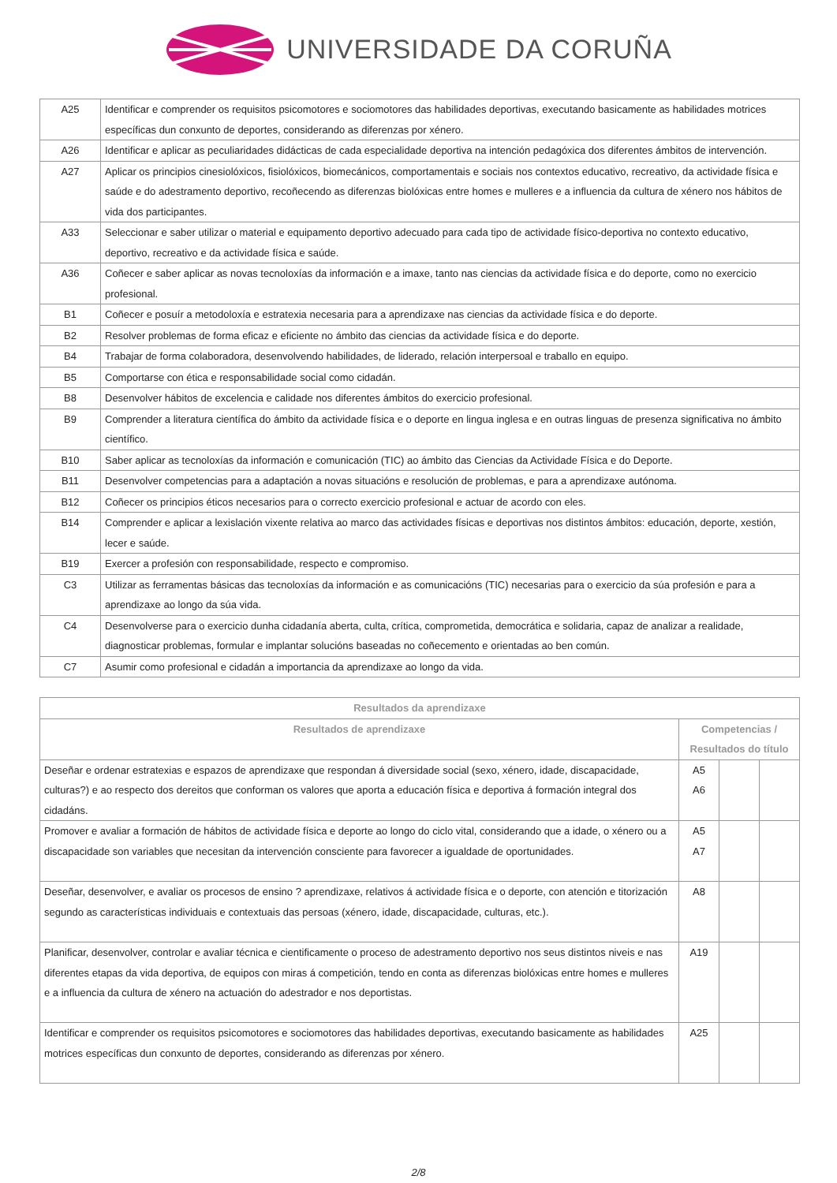UNIVERSIDADE DA CORUÑA
| A25 | Identificar e comprender os requisitos psicomotores e sociomotores das habilidades deportivas, executando basicamente as habilidades motrices específicas dun conxunto de deportes, considerando as diferenzas por xénero. |
| A26 | Identificar e aplicar as peculiaridades didácticas de cada especialidade deportiva na intención pedagóxica dos diferentes ámbitos de intervención. |
| A27 | Aplicar os principios cinesiolóxicos, fisiolóxicos, biomecánicos, comportamentais e sociais nos contextos educativo, recreativo, da actividade física e saúde e do adestramento deportivo, recoñecendo as diferenzas biolóxicas entre homes e mulleres e a influencia da cultura de xénero nos hábitos de vida dos participantes. |
| A33 | Seleccionar e saber utilizar o material e equipamento deportivo adecuado para cada tipo de actividade físico-deportiva no contexto educativo, deportivo, recreativo e da actividade física e saúde. |
| A36 | Coñecer e saber aplicar as novas tecnoloxías da información e a imaxe, tanto nas ciencias da actividade física e do deporte, como no exercicio profesional. |
| B1 | Coñecer e posuír a metodoloxía e estratexia necesaria para a aprendizaxe nas ciencias da actividade física e do deporte. |
| B2 | Resolver problemas de forma eficaz e eficiente no ámbito das ciencias da actividade física e do deporte. |
| B4 | Trabajar de forma colaboradora, desenvolvendo habilidades, de liderado, relación interpersoal e traballo en equipo. |
| B5 | Comportarse con ética e responsabilidade social como cidadán. |
| B8 | Desenvolver hábitos de excelencia e calidade nos diferentes ámbitos do exercicio profesional. |
| B9 | Comprender a literatura científica do ámbito da actividade física e o deporte en lingua inglesa e en outras linguas de presenza significativa no ámbito científico. |
| B10 | Saber aplicar as tecnoloxías da información e comunicación (TIC) ao ámbito das Ciencias da Actividade Física e do Deporte. |
| B11 | Desenvolver competencias para a adaptación a novas situacións e resolución de problemas, e para a aprendizaxe autónoma. |
| B12 | Coñecer os principios éticos necesarios para o correcto exercicio profesional e actuar de acordo con eles. |
| B14 | Comprender e aplicar a lexislación vixente relativa ao marco das actividades físicas e deportivas nos distintos ámbitos: educación, deporte, xestión, lecer e saúde. |
| B19 | Exercer a profesión con responsabilidade, respecto e compromiso. |
| C3 | Utilizar as ferramentas básicas das tecnoloxías da información e as comunicacións (TIC) necesarias para o exercicio da súa profesión e para a aprendizaxe ao longo da súa vida. |
| C4 | Desenvolverse para o exercicio dunha cidadanía aberta, culta, crítica, comprometida, democrática e solidaria, capaz de analizar a realidade, diagnosticar problemas, formular e implantar solucións baseadas no coñecemento e orientadas ao ben común. |
| C7 | Asumir como profesional e cidadán a importancia da aprendizaxe ao longo da vida. |
| Resultados da aprendizaxe | | | |
| --- | --- | --- | --- |
| Resultados de aprendizaxe | Competencias / Resultados do título | | |
| Deseñar e ordenar estratexias e espazos de aprendizaxe que respondan á diversidade social (sexo, xénero, idade, discapacidade, culturas?) e ao respecto dos dereitos que conforman os valores que aporta a educación física e deportiva á formación integral dos cidadáns. | A5 A6 | | |
| Promover e avaliar a formación de hábitos de actividade física e deporte ao longo do ciclo vital, considerando que a idade, o xénero ou a discapacidade son variables que necesitan da intervención consciente para favorecer a igualdade de oportunidades. | A5 A7 | | |
| Deseñar, desenvolver, e avaliar os procesos de ensino ? aprendizaxe, relativos á actividade física e o deporte, con atención e titorización segundo as características individuais e contextuais das persoas (xénero, idade, discapacidade, culturas, etc.). | A8 | | |
| Planificar, desenvolver, controlar e avaliar técnica e cientificamente o proceso de adestramento deportivo nos seus distintos niveis e nas diferentes etapas da vida deportiva, de equipos con miras á competición, tendo en conta as diferenzas biolóxicas entre homes e mulleres e a influencia da cultura de xénero na actuación do adestrador e nos deportistas. | A19 | | |
| Identificar e comprender os requisitos psicomotores e sociomotores das habilidades deportivas, executando basicamente as habilidades motrices específicas dun conxunto de deportes, considerando as diferenzas por xénero. | A25 | | |
2/8